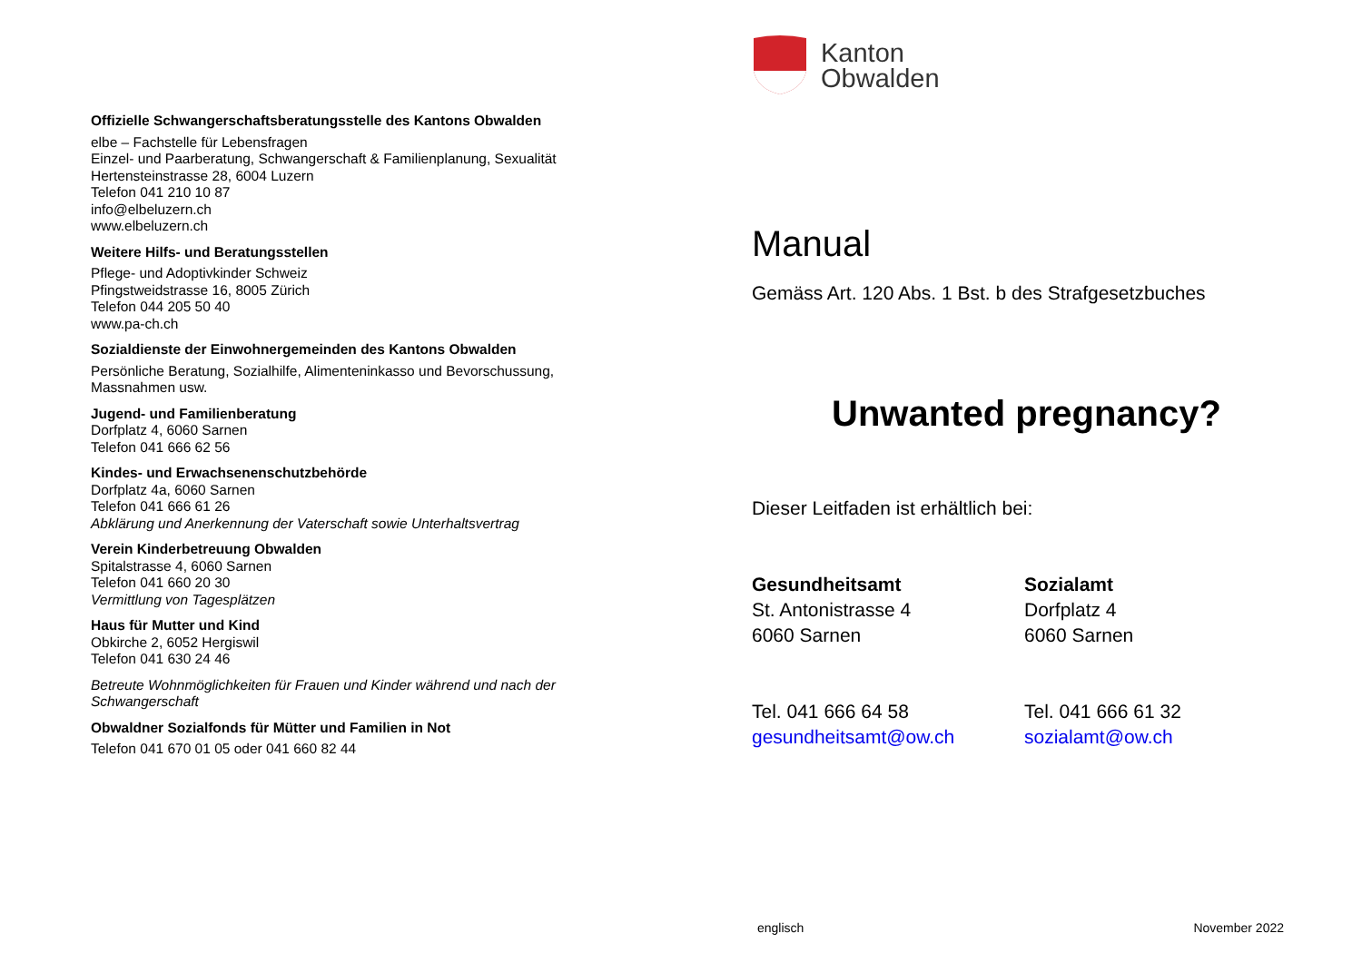Offizielle Schwangerschaftsberatungsstelle des Kantons Obwalden
elbe – Fachstelle für Lebensfragen
Einzel- und Paarberatung, Schwangerschaft & Familienplanung, Sexualität
Hertensteinstrasse 28, 6004 Luzern
Telefon 041 210 10 87
info@elbeluzern.ch
www.elbeluzern.ch
Weitere Hilfs- und Beratungsstellen
Pflege- und Adoptivkinder Schweiz
Pfingstweidstrasse 16, 8005 Zürich
Telefon 044 205 50 40
www.pa-ch.ch
Sozialdienste der Einwohnergemeinden des Kantons Obwalden
Persönliche Beratung, Sozialhilfe, Alimenteninkasso und Bevorschussung, Massnahmen usw.
Jugend- und Familienberatung
Dorfplatz 4, 6060 Sarnen
Telefon 041 666 62 56
Kindes- und Erwachsenenschutzbehörde
Dorfplatz 4a, 6060 Sarnen
Telefon 041 666 61 26
Abklärung und Anerkennung der Vaterschaft sowie Unterhaltsvertrag
Verein Kinderbetreuung Obwalden
Spitalstrasse 4, 6060 Sarnen
Telefon 041 660 20 30
Vermittlung von Tagesplätzen
Haus für Mutter und Kind
Obkirche 2, 6052 Hergiswil
Telefon 041 630 24 46
Betreute Wohnmöglichkeiten für Frauen und Kinder während und nach der Schwangerschaft
Obwaldner Sozialfonds für Mütter und Familien in Not
Telefon 041 670 01 05 oder 041 660 82 44
Kanton
Obwalden
Manual
Gemäss Art. 120 Abs. 1 Bst. b des Strafgesetzbuches
Unwanted pregnancy?
Dieser Leitfaden ist erhältlich bei:
Gesundheitsamt
St. Antonistrasse 4
6060 Sarnen
Tel. 041 666 64 58
gesundheitsamt@ow.ch
Sozialamt
Dorfplatz 4
6060 Sarnen
Tel. 041 666 61 32
sozialamt@ow.ch
englisch November 2022